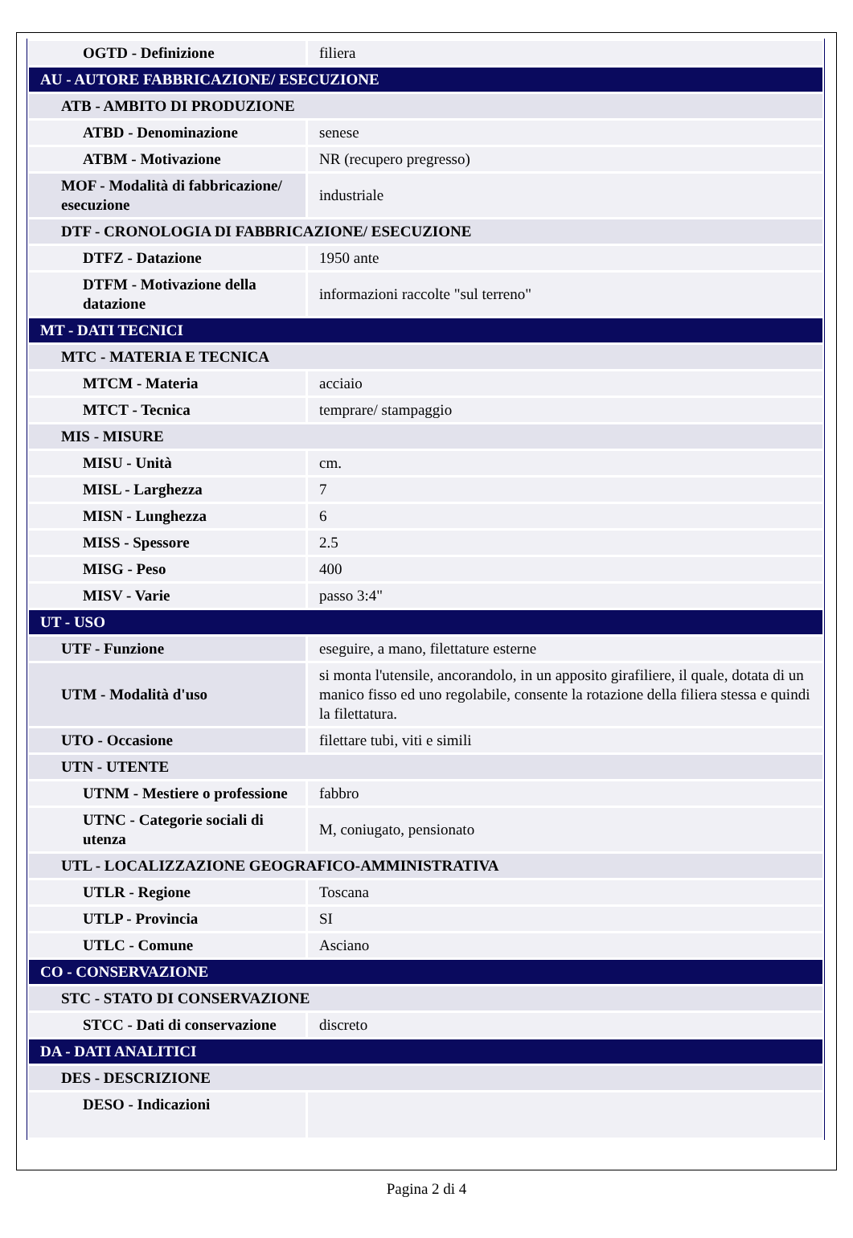| OGTD - Definizione | filiera |
| AU - AUTORE FABBRICAZIONE/ ESECUZIONE | |
| ATB - AMBITO DI PRODUZIONE | |
| ATBD - Denominazione | senese |
| ATBM - Motivazione | NR (recupero pregresso) |
| MOF - Modalità di fabbricazione/ esecuzione | industriale |
| DTF - CRONOLOGIA DI FABBRICAZIONE/ ESECUZIONE | |
| DTFZ - Datazione | 1950 ante |
| DTFM - Motivazione della datazione | informazioni raccolte "sul terreno" |
| MT - DATI TECNICI | |
| MTC - MATERIA E TECNICA | |
| MTCM - Materia | acciaio |
| MTCT - Tecnica | temprare/ stampaggio |
| MIS - MISURE | |
| MISU - Unità | cm. |
| MISL - Larghezza | 7 |
| MISN - Lunghezza | 6 |
| MISS - Spessore | 2.5 |
| MISG - Peso | 400 |
| MISV - Varie | passo 3:4" |
| UT - USO | |
| UTF - Funzione | eseguire, a mano, filettature esterne |
| UTM - Modalità d'uso | si monta l'utensile, ancorandolo, in un apposito girafiliere, il quale, dotata di un manico fisso ed uno regolabile, consente la rotazione della filiera stessa e quindi la filettatura. |
| UTO - Occasione | filettare tubi, viti e simili |
| UTN - UTENTE | |
| UTNM - Mestiere o professione | fabbro |
| UTNC - Categorie sociali di utenza | M, coniugato, pensionato |
| UTL - LOCALIZZAZIONE GEOGRAFICO-AMMINISTRATIVA | |
| UTLR - Regione | Toscana |
| UTLP - Provincia | SI |
| UTLC - Comune | Asciano |
| CO - CONSERVAZIONE | |
| STC - STATO DI CONSERVAZIONE | |
| STCC - Dati di conservazione | discreto |
| DA - DATI ANALITICI | |
| DES - DESCRIZIONE | |
| DESO - Indicazioni | |
Pagina 2 di 4